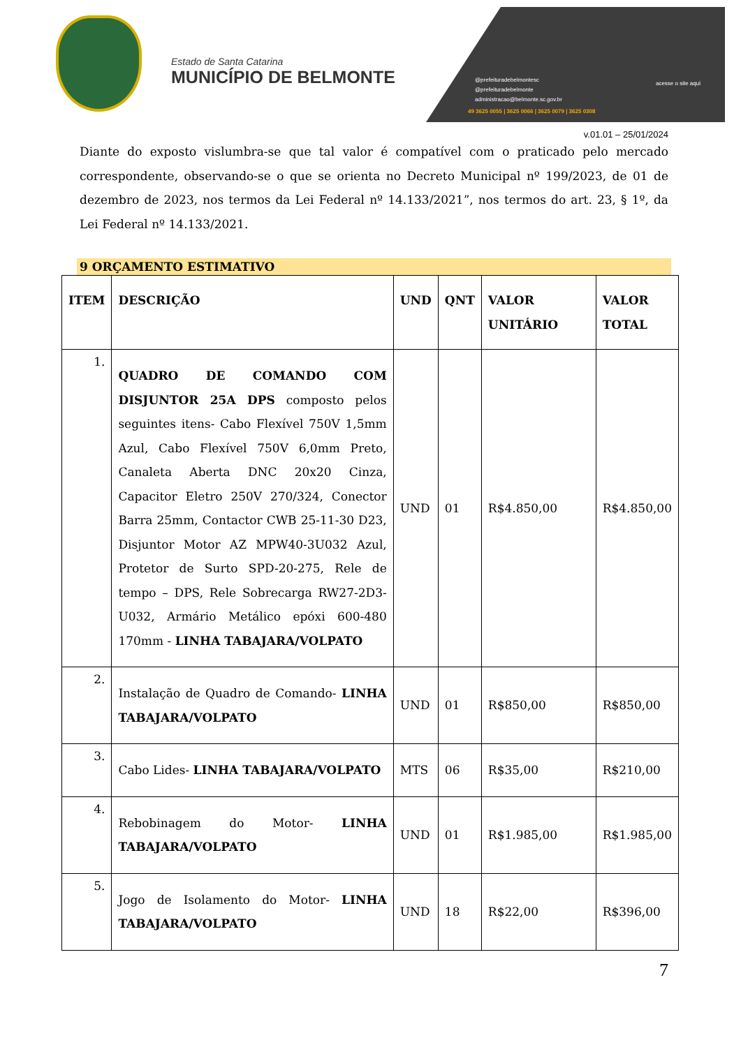Estado de Santa Catarina
MUNICÍPIO DE BELMONTE
@prefeituradebelmontesc
@prefeituradebelmonte
administracao@belmonte.sc.gov.br
49 3625 0055 | 3625 0066 | 3625 0079 | 3625 0308
acesse o site aqui
v.01.01 – 25/01/2024
Diante do exposto vislumbra-se que tal valor é compatível com o praticado pelo mercado correspondente, observando-se o que se orienta no Decreto Municipal nº 199/2023, de 01 de dezembro de 2023, nos termos da Lei Federal nº 14.133/2021”, nos termos do art. 23, § 1º, da Lei Federal nº 14.133/2021.
9 ORÇAMENTO ESTIMATIVO
| ITEM | DESCRIÇÃO | UND | QNT | VALOR UNITÁRIO | VALOR TOTAL |
| --- | --- | --- | --- | --- | --- |
| 1. | QUADRO DE COMANDO COM DISJUNTOR 25A DPS composto pelos seguintes itens- Cabo Flexível 750V 1,5mm Azul, Cabo Flexível 750V 6,0mm Preto, Canaleta Aberta DNC 20x20 Cinza, Capacitor Eletro 250V 270/324, Conector Barra 25mm, Contactor CWB 25-11-30 D23, Disjuntor Motor AZ MPW40-3U032 Azul, Protetor de Surto SPD-20-275, Rele de tempo – DPS, Rele Sobrecarga RW27-2D3-U032, Armário Metálico epóxi 600-480 170mm - LINHA TABAJARA/VOLPATO | UND | 01 | R$4.850,00 | R$4.850,00 |
| 2. | Instalação de Quadro de Comando- LINHA TABAJARA/VOLPATO | UND | 01 | R$850,00 | R$850,00 |
| 3. | Cabo Lides- LINHA TABAJARA/VOLPATO | MTS | 06 | R$35,00 | R$210,00 |
| 4. | Rebobinagem do Motor- LINHA TABAJARA/VOLPATO | UND | 01 | R$1.985,00 | R$1.985,00 |
| 5. | Jogo de Isolamento do Motor- LINHA TABAJARA/VOLPATO | UND | 18 | R$22,00 | R$396,00 |
7